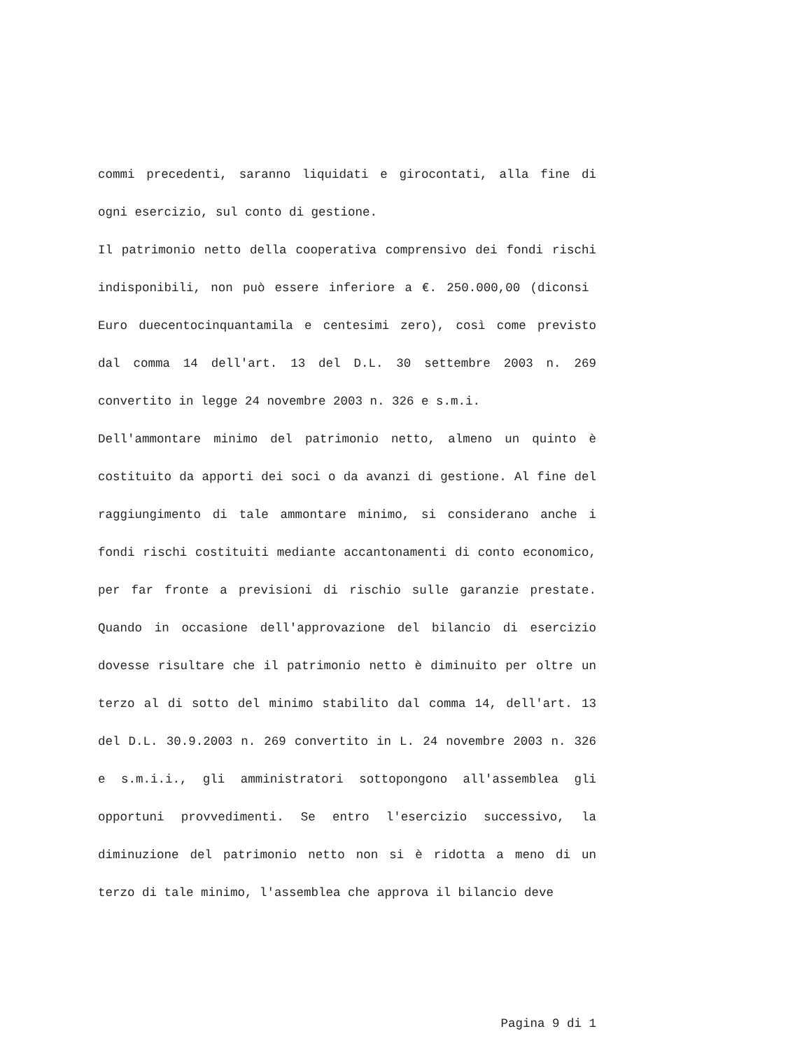commi precedenti, saranno liquidati e girocontati, alla fine di ogni esercizio, sul conto di gestione.
Il patrimonio netto della cooperativa comprensivo dei fondi rischi indisponibili, non può essere inferiore a €. 250.000,00 (diconsi Euro duecentocinquantamila e centesimi zero), così come previsto dal comma 14 dell'art. 13 del D.L. 30 settembre 2003 n. 269 convertito in legge 24 novembre 2003 n. 326 e s.m.i.
Dell'ammontare minimo del patrimonio netto, almeno un quinto è costituito da apporti dei soci o da avanzi di gestione. Al fine del raggiungimento di tale ammontare minimo, si considerano anche i fondi rischi costituiti mediante accantonamenti di conto economico, per far fronte a previsioni di rischio sulle garanzie prestate. Quando in occasione dell'approvazione del bilancio di esercizio dovesse risultare che il patrimonio netto è diminuito per oltre un terzo al di sotto del minimo stabilito dal comma 14, dell'art. 13 del D.L. 30.9.2003 n. 269 convertito in L. 24 novembre 2003 n. 326 e s.m.i.i., gli amministratori sottopongono all'assemblea gli opportuni provvedimenti. Se entro l'esercizio successivo, la diminuzione del patrimonio netto non si è ridotta a meno di un terzo di tale minimo, l'assemblea che approva il bilancio deve
Pagina 9 di 1